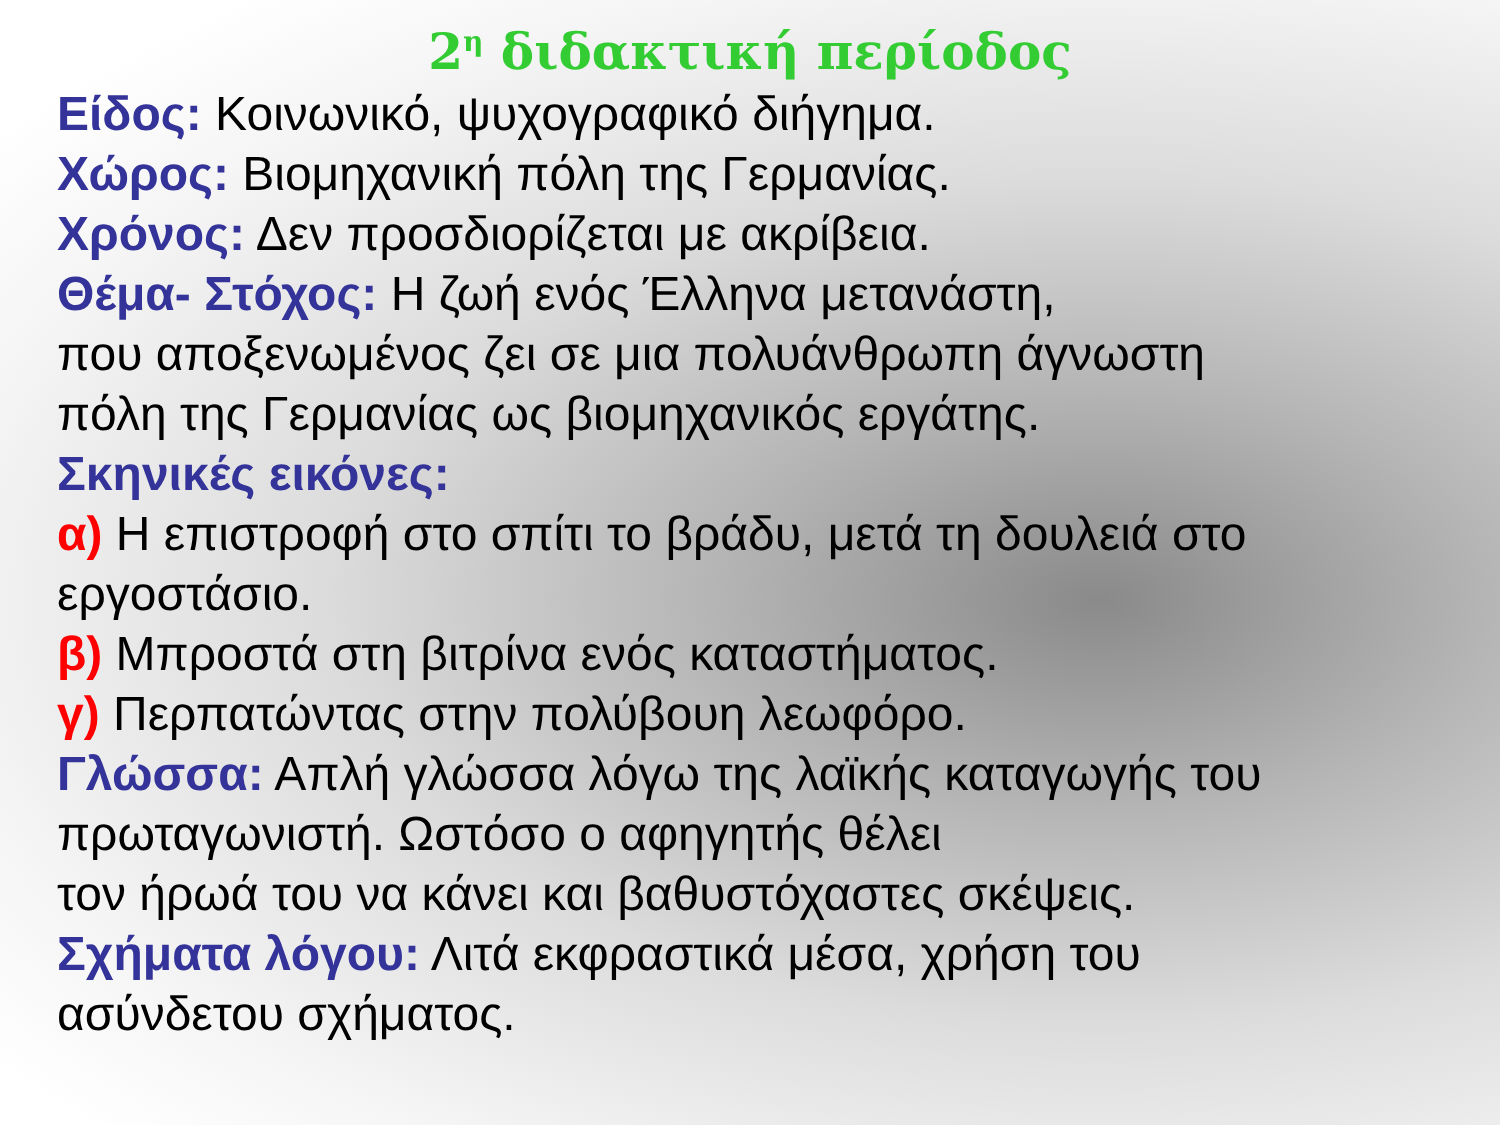2<sup>η</sup> διδακτική περίοδος
Είδος: Κοινωνικό, ψυχογραφικό διήγημα.
Χώρος: Βιομηχανική πόλη της Γερμανίας.
Χρόνος: Δεν προσδιορίζεται με ακρίβεια.
Θέμα- Στόχος: Η ζωή ενός Έλληνα μετανάστη,
που αποξενωμένος ζει σε μια πολυάνθρωπη άγνωστη
πόλη της Γερμανίας ως βιομηχανικός εργάτης.
Σκηνικές εικόνες:
α) Η επιστροφή στο σπίτι το βράδυ, μετά τη δουλειά στο
εργοστάσιο.
β) Μπροστά στη βιτρίνα ενός καταστήματος.
γ) Περπατώντας στην πολύβουη λεωφόρο.
Γλώσσα: Απλή γλώσσα λόγω της λαϊκής καταγωγής του
πρωταγωνιστή. Ωστόσο ο αφηγητής θέλει
τον ήρωά του να κάνει και βαθυστόχαστες σκέψεις.
Σχήματα λόγου: Λιτά εκφραστικά μέσα, χρήση του
ασύνδετου σχήματος.